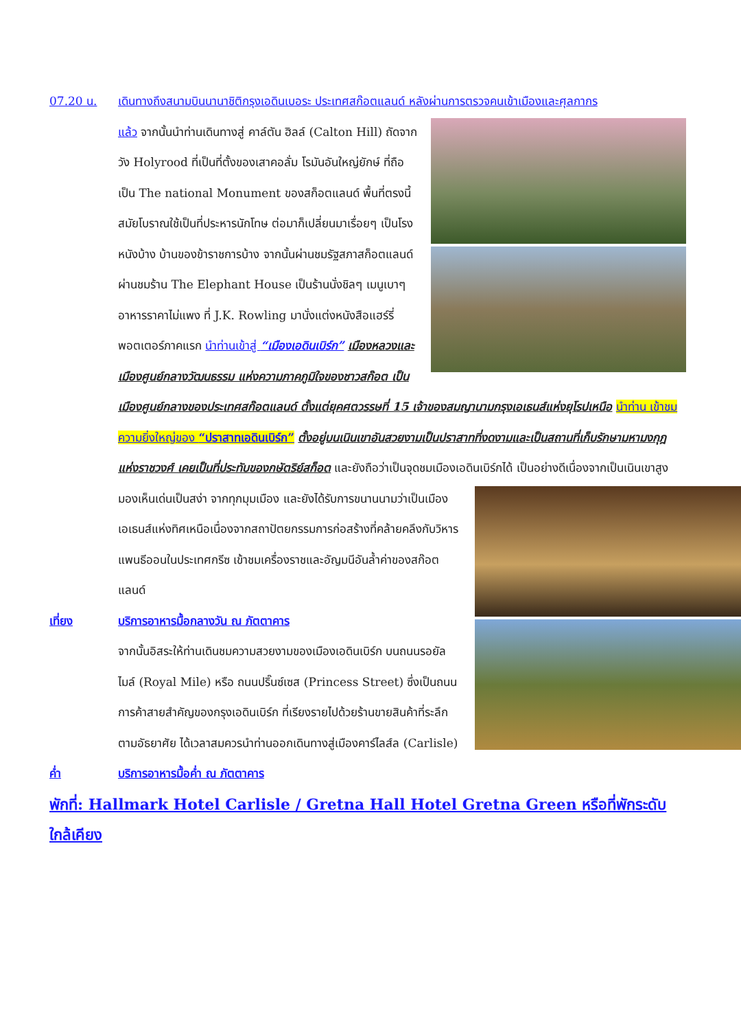07.20 น. เดินทางถึงสนามบินนานาชิติกรุงเอดินเบอระ ประเทศสก๊อตแลนด์ หลังผ่านการตรวจคนเข้าเมืองและศุลกากร
แล้ว จากนั้นนำท่านเดินทางสู่ คาล์ตัน ฮิลล์ (Calton Hill) ถัดจากวัง Holyrood ที่เป็นที่ตั้งของเสาคอลั่ม โรมันอันใหญ่ยักษ์ ที่ถือเป็น The national Monument ของสก็อตแลนด์ พื้นที่ตรงนี้สมัยโบราณใช้เป็นที่ประหารนักโทษ ต่อมาก็เปลี่ยนมาเรื่อยๆ เป็นโรงหนังบ้าง บ้านของข้าราชการบ้าง จากนั้นผ่านชมรัฐสภาสก็อตแลนด์ ผ่านชมร้าน The Elephant House เป็นร้านนั่งชิลๆ เมนูเบาๆ อาหารราคาไม่แพง ที่ J.K. Rowling มานั่งแต่งหนังสือแฮร์รี่ พอตเตอร์ภาคแรก นำท่านเข้าสู่ “เมืองเอดินเบิร์ก” เมืองหลวงและเมืองศูนย์กลางวัฒนธรรม แห่งความภาคภูมิใจของชาวสก๊อต เป็นเมืองศูนย์กลางของประเทศสก๊อตแลนด์ ตั้งแต่ยุคศตวรรษที่ 15 เจ้าของสมญานามกรุงเอเธนส์แห่งยุโรปเหนือ นำท่าน เข้าชมความยิ่งใหญ่ของ “ปราสาทเอดินเบิร์ก” ตั้งอยู่บนเนินเขาอันสวยงามเป็นปราสาทที่งดงามและเป็นสถานที่เก็บรักษามหามงกุฎแห่งราชวงศ์ เคยเป็นที่ประทับของกษัตริย์สก็อต และยังถือว่าเป็นจุดชมเมืองเอดินเบิร์กได้
เป็นอย่างดีเนื่องจากเป็นเนินเขาสูง มองเห็นเด่นเป็นสง่า จากทุกมุมเมือง และยังได้รับการขนานนามว่าเป็นเมืองเอเธนส์แห่งทิศเหนือเนื่องจากสถาปัตยกรรมการก่อสร้างที่คล้ายคลึงกับวิหารแพนธีออนในประเทศกรีซ เข้าชมเครื่องราชและอัญมนีอันล้ำค่าของสก๊อตแลนด์
เที่ยง บริการอาหารมื้อกลางวัน ณ ภัตตาคาร
จากนั้นอิสระให้ท่านเดินชมความสวยงามของเมืองเอดินเบิร์ก บนถนนรอยัล ไมล์ (Royal Mile) หรือ ถนนปริ๊นซ์เซส (Princess Street) ซึ่งเป็นถนนการค้าสายสำคัญของกรุงเอดินเบิร์ก ที่เรียงรายไปด้วยร้านขายสินค้าที่ระลึก ตามอัธยาศัย ได้เวลาสมควรนำท่านออกเดินทางสู่เมืองคาร์ไลส์ล (Carlisle)
ค่ำ บริการอาหารมื้อค่ำ ณ ภัตตาคาร
พักที่: Hallmark Hotel Carlisle / Gretna Hall Hotel Gretna Green หรือที่พักระดับใกล้เคียง